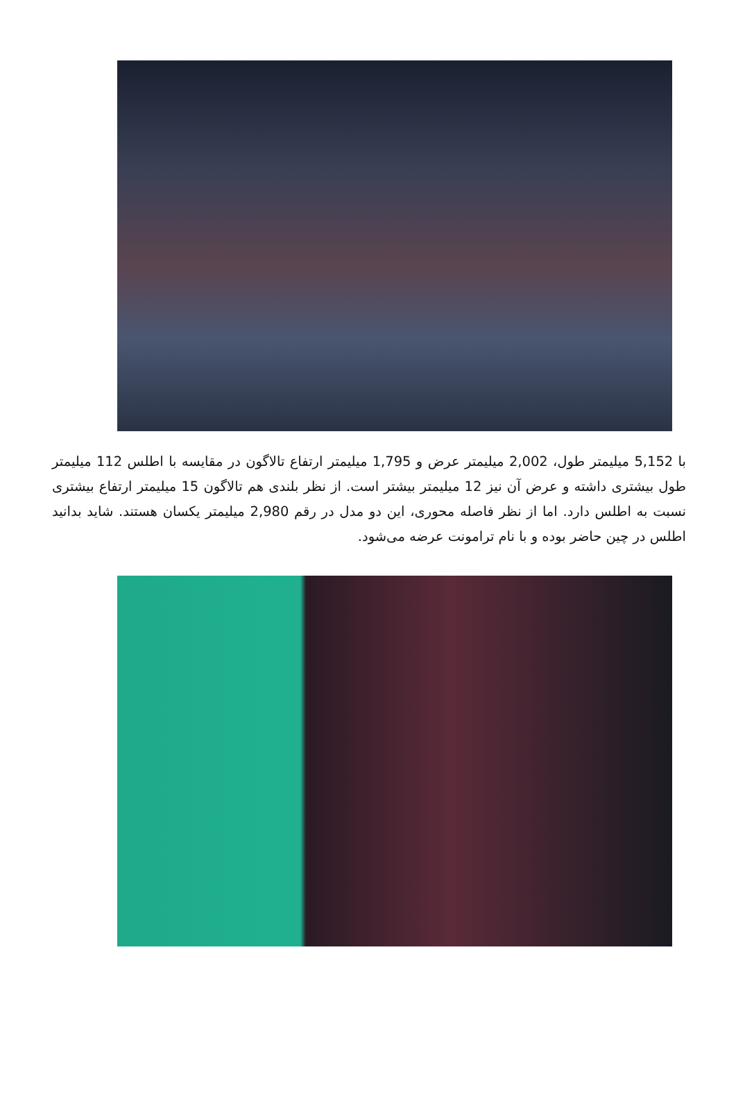با 5,152 میلیمتر طول، 2,002 میلیمتر عرض و 1,795 میلیمتر ارتفاع تالاگون در مقایسه با اطلس 112 میلیمتر طول بیشتری داشته و عرض آن نیز 12 میلیمتر بیشتر است. از نظر بلندی هم تالاگون 15 میلیمتر ارتفاع بیشتری نسبت به اطلس دارد. اما از نظر فاصله محوری، این دو مدل در رقم 2,980 میلیمتر یکسان هستند. شاید بدانید اطلس در چین حاضر بوده و با نام ترامونت عرضه می‌شود.